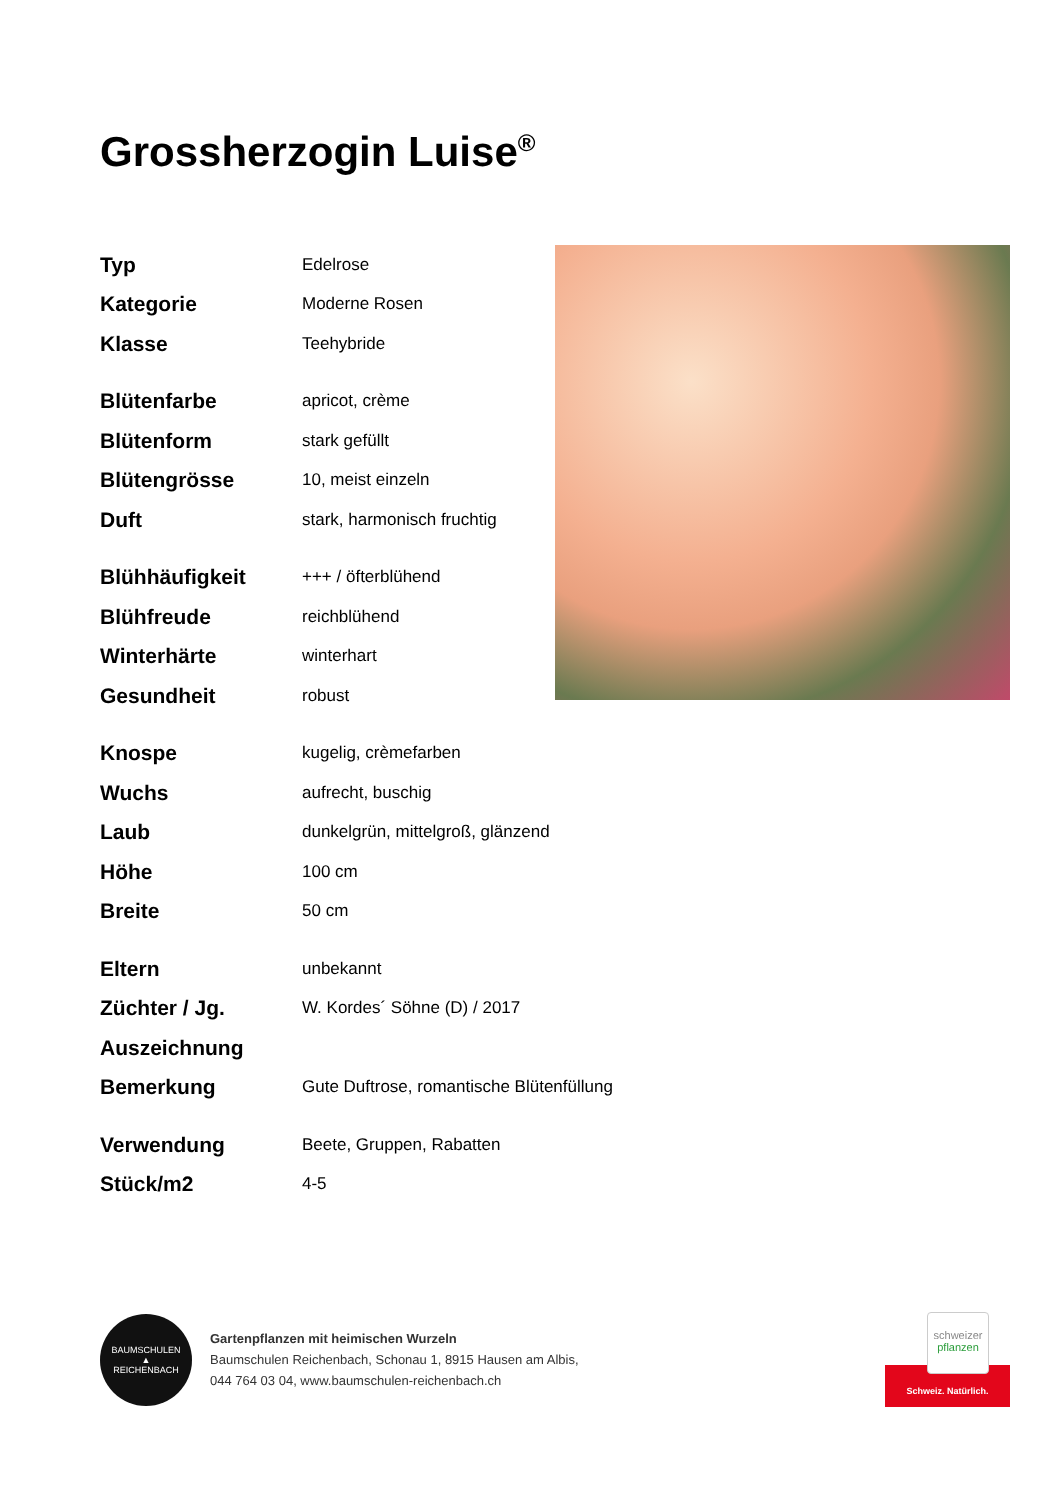Grossherzogin Luise<sup>®</sup>
| Typ | Edelrose |
| Kategorie | Moderne Rosen |
| Klasse | Teehybride |
| Blütenfarbe | apricot, crème |
| Blütenform | stark gefüllt |
| Blütengrösse | 10, meist einzeln |
| Duft | stark, harmonisch fruchtig |
| Blühhäufigkeit | +++ / öfterblühend |
| Blühfreude | reichblühend |
| Winterhärte | winterhart |
| Gesundheit | robust |
| Knospe | kugelig, crèmefarben |
| Wuchs | aufrecht, buschig |
| Laub | dunkelgrün, mittelgroß, glänzend |
| Höhe | 100 cm |
| Breite | 50 cm |
| Eltern | unbekannt |
| Züchter / Jg. | W. Kordes´ Söhne (D) / 2017 |
| Auszeichnung | |
| Bemerkung | Gute Duftrose, romantische Blütenfüllung |
| Verwendung | Beete, Gruppen, Rabatten |
| Stück/m2 | 4-5 |
BAUMSCHULEN
▲
REICHENBACH
Gartenpflanzen mit heimischen Wurzeln
Baumschulen Reichenbach, Schonau 1, 8915 Hausen am Albis,
044 764 03 04, www.baumschulen-reichenbach.ch
schweizer
pflanzen
Schweiz. Natürlich.